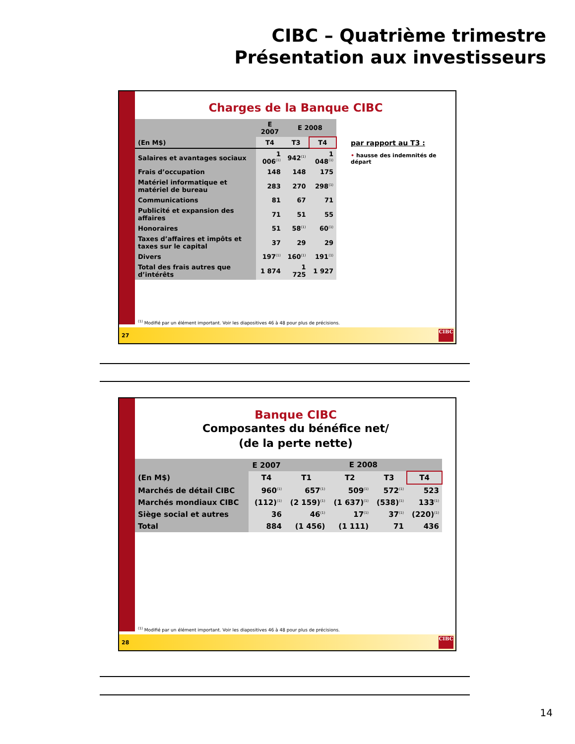CIBC – Quatrième trimestre
Présentation aux investisseurs
Charges de la Banque CIBC
| | E 2007 | E 2008 | |
| --- | --- | --- | --- |
| (En M$) | T4 | T3 | T4 |
| Salaires et avantages sociaux | 1 006<sup>(1)</sup> | 942<sup>(1)</sup> | 1 048<sup>(1)</sup> |
| Frais d’occupation | 148 | 148 | 175 |
| Matériel informatique et matériel de bureau | 283 | 270 | 298<sup>(1)</sup> |
| Communications | 81 | 67 | 71 |
| Publicité et expansion des affaires | 71 | 51 | 55 |
| Honoraires | 51 | 58<sup>(1)</sup> | 60<sup>(1)</sup> |
| Taxes d’affaires et impôts et taxes sur le capital | 37 | 29 | 29 |
| Divers | 197<sup>(1)</sup> | 160<sup>(1)</sup> | 191<sup>(1)</sup> |
| Total des frais autres que d’intérêts | 1 874 | 1 725 | 1 927 |
par rapport au T3 :
• hausse des indemnités de départ
<sup>(1)</sup> Modifié par un élément important. Voir les diapositives 46 à 48 pour plus de précisions.
27
CIBC
Banque CIBC
Composantes du bénéfice net/
(de la perte nette)
| | E 2007 | E 2008 | | | |
| --- | --- | --- | --- | --- | --- |
| (En M$) | T4 | T1 | T2 | T3 | T4 |
| Marchés de détail CIBC | 960<sup>(1)</sup> | 657<sup>(1)</sup> | 509<sup>(1)</sup> | 572<sup>(1)</sup> | 523 |
| Marchés mondiaux CIBC | (112)<sup>(1)</sup> | (2 159)<sup>(1)</sup> | (1 637)<sup>(1)</sup> | (538)<sup>(1)</sup> | 133<sup>(1)</sup> |
| Siège social et autres | 36 | 46<sup>(1)</sup> | 17<sup>(1)</sup> | 37<sup>(1)</sup> | (220)<sup>(1)</sup> |
| Total | 884 | (1 456) | (1 111) | 71 | 436 |
<sup>(1)</sup> Modifié par un élément important. Voir les diapositives 46 à 48 pour plus de précisions.
28
CIBC
14